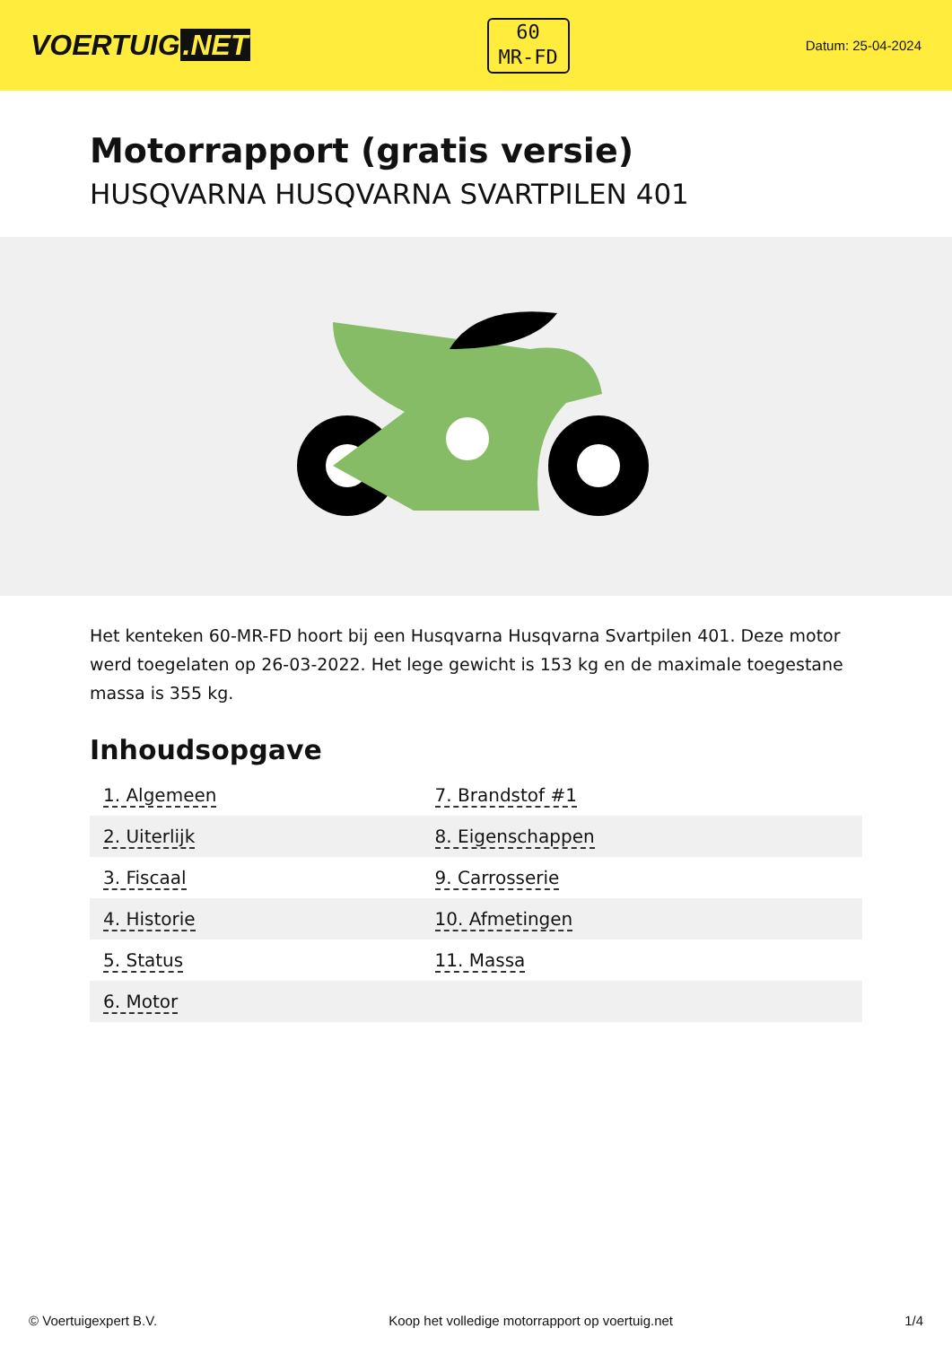VOERTUIG.NET
60
MR-FD
Datum: 25-04-2024
Motorrapport (gratis versie)
HUSQVARNA HUSQVARNA SVARTPILEN 401
Het kenteken 60-MR-FD hoort bij een Husqvarna Husqvarna Svartpilen 401. Deze motor werd toegelaten op 26-03-2022. Het lege gewicht is 153 kg en de maximale toegestane massa is 355 kg.
Inhoudsopgave
| 1. Algemeen | 7. Brandstof #1 |
| 2. Uiterlijk | 8. Eigenschappen |
| 3. Fiscaal | 9. Carrosserie |
| 4. Historie | 10. Afmetingen |
| 5. Status | 11. Massa |
| 6. Motor | |
© Voertuigexpert B.V. Koop het volledige motorrapport op voertuig.net 1/4